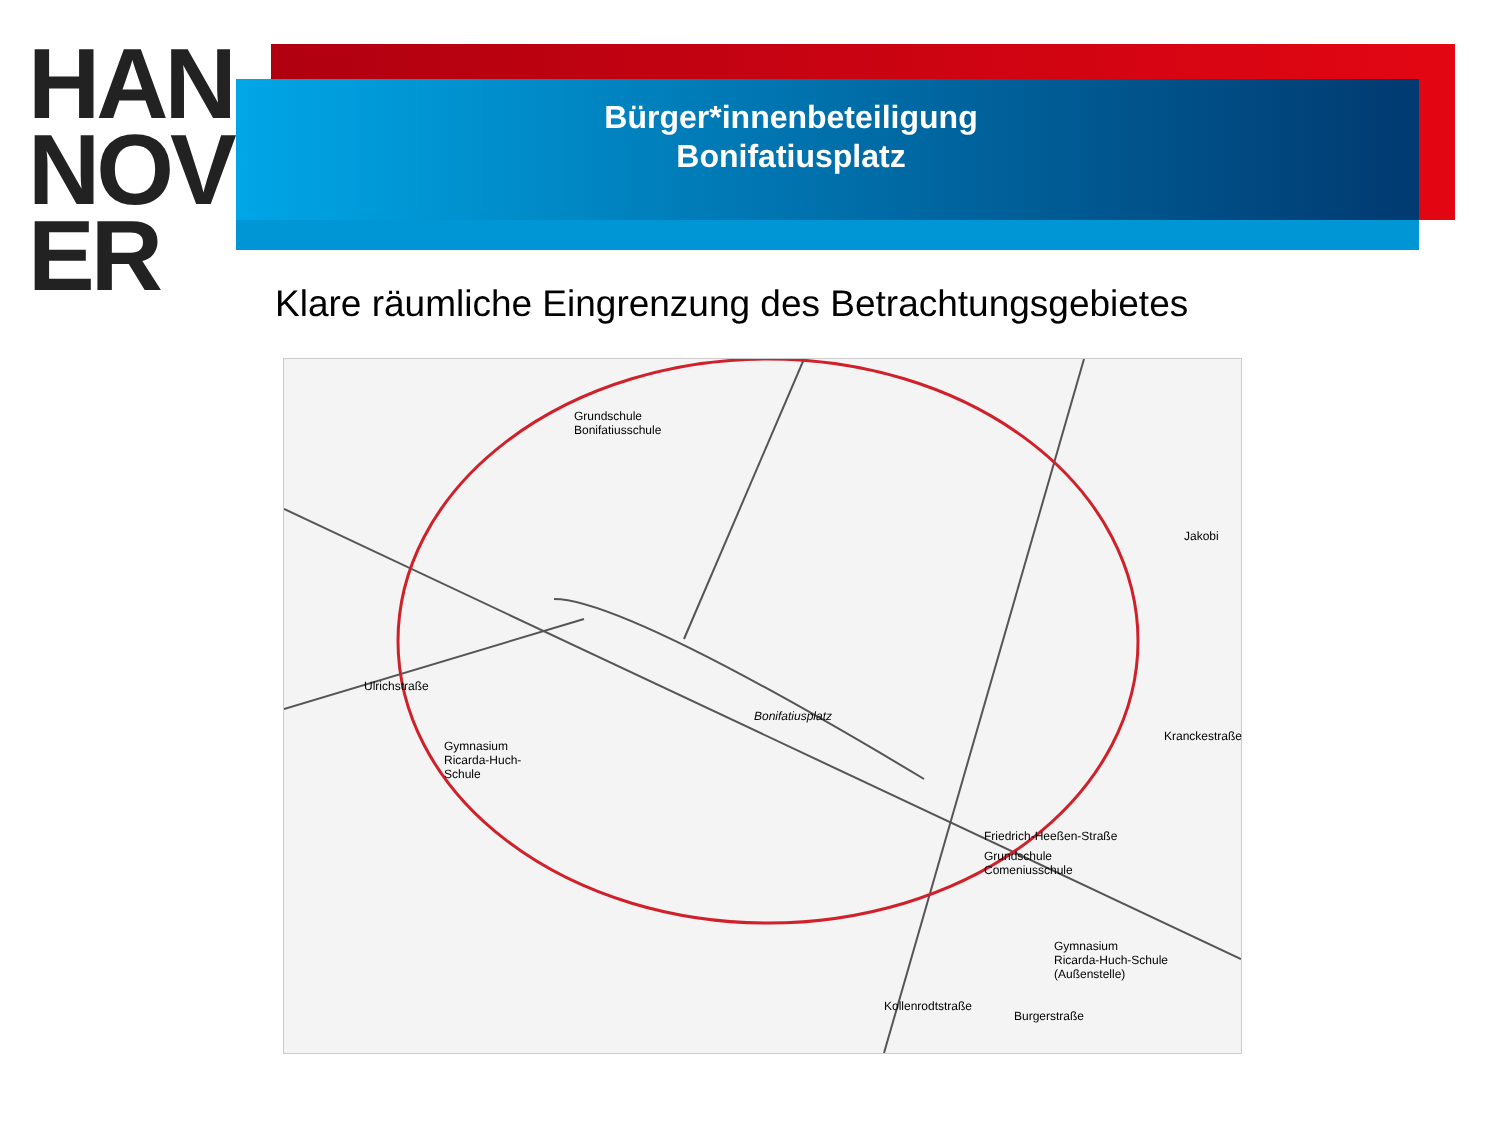HAN
NOV
ER
Bürger*innenbeteiligung
Bonifatiusplatz
Klare räumliche Eingrenzung des Betrachtungsgebietes
Grundschule
Bonifatiusschule
Ulrichstraße
Bonifatiusplatz
Gymnasium
Ricarda-Huch-
Schule
Friedrich-Heeßen-Straße
Grundschule
Comeniusschule
Gymnasium
Ricarda-Huch-Schule
(Außenstelle)
Kollenrodtstraße
Burgerstraße
Kranckestraße
Jakobi